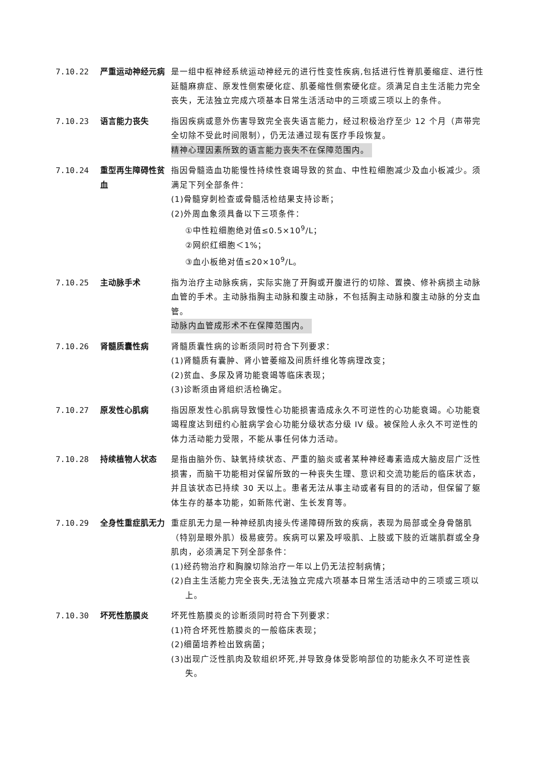7.10.22 严重运动神经元病 是一组中枢神经系统运动神经元的进行性变性疾病,包括进行性脊肌萎缩症、进行性延髓麻痹症、原发性侧索硬化症、肌萎缩性侧索硬化症。须满足自主生活能力完全丧失，无法独立完成六项基本日常生活活动中的三项或三项以上的条件。
7.10.23 语言能力丧失 指因疾病或意外伤害导致完全丧失语言能力，经过积极治疗至少 12 个月（声带完全切除不受此时间限制），仍无法通过现有医疗手段恢复。
精神心理因素所致的语言能力丧失不在保障范围内。
7.10.24 重型再生障碍性贫血
指因骨髓造血功能慢性持续性衰竭导致的贫血、中性粒细胞减少及血小板减少。须满足下列全部条件：
(1)骨髓穿刺检查或骨髓活检结果支持诊断；
(2)外周血象须具备以下三项条件：
①中性粒细胞绝对值≤0.5×10<sup>9</sup>/L；
②网织红细胞＜1%；
③血小板绝对值≤20×10<sup>9</sup>/L。
7.10.25 主动脉手术 指为治疗主动脉疾病，实际实施了开胸或开腹进行的切除、置换、修补病损主动脉血管的手术。主动脉指胸主动脉和腹主动脉，不包括胸主动脉和腹主动脉的分支血管。
动脉内血管成形术不在保障范围内。
7.10.26 肾髓质囊性病 肾髓质囊性病的诊断须同时符合下列要求：
(1)肾髓质有囊肿、肾小管萎缩及间质纤维化等病理改变；
(2)贫血、多尿及肾功能衰竭等临床表现；
(3)诊断须由肾组织活检确定。
7.10.27 原发性心肌病 指因原发性心肌病导致慢性心功能损害造成永久不可逆性的心功能衰竭。心功能衰竭程度达到纽约心脏病学会心功能分级状态分级 IV 级。被保险人永久不可逆性的体力活动能力受限，不能从事任何体力活动。
7.10.28 持续植物人状态 是指由脑外伤、缺氧持续状态、严重的脑炎或者某种神经毒素造成大脑皮层广泛性损害，而脑干功能相对保留所致的一种丧失生理、意识和交流功能后的临床状态，并且该状态已持续 30 天以上。患者无法从事主动或者有目的的活动，但保留了躯体生存的基本功能，如新陈代谢、生长发育等。
7.10.29 全身性重症肌无力 重症肌无力是一种神经肌肉接头传递障碍所致的疾病，表现为局部或全身骨骼肌（特别是眼外肌）极易疲劳。疾病可以累及呼吸肌、上肢或下肢的近端肌群或全身肌肉，必须满足下列全部条件：
(1)经药物治疗和胸腺切除治疗一年以上仍无法控制病情；
(2)自主生活能力完全丧失,无法独立完成六项基本日常生活活动中的三项或三项以上。
7.10.30 坏死性筋膜炎 坏死性筋膜炎的诊断须同时符合下列要求：
(1)符合坏死性筋膜炎的一般临床表现；
(2)细菌培养检出致病菌；
(3)出现广泛性肌肉及软组织坏死,并导致身体受影响部位的功能永久不可逆性丧失。